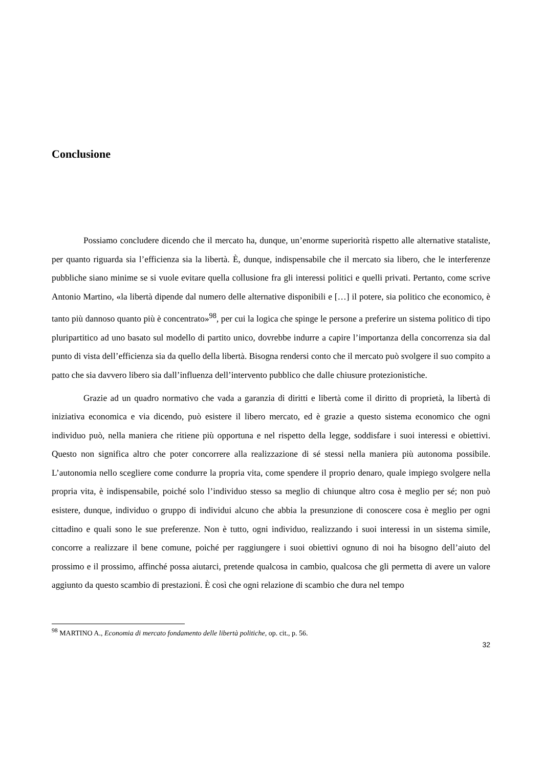Conclusione
Possiamo concludere dicendo che il mercato ha, dunque, un’enorme superiorità rispetto alle alternative stataliste, per quanto riguarda sia l’efficienza sia la libertà. È, dunque, indispensabile che il mercato sia libero, che le interferenze pubbliche siano minime se si vuole evitare quella collusione fra gli interessi politici e quelli privati. Pertanto, come scrive Antonio Martino, «la libertà dipende dal numero delle alternative disponibili e […] il potere, sia politico che economico, è tanto più dannoso quanto più è concentrato»<sup>98</sup>, per cui la logica che spinge le persone a preferire un sistema politico di tipo pluripartitico ad uno basato sul modello di partito unico, dovrebbe indurre a capire l’importanza della concorrenza sia dal punto di vista dell’efficienza sia da quello della libertà. Bisogna rendersi conto che il mercato può svolgere il suo compito a patto che sia davvero libero sia dall’influenza dell’intervento pubblico che dalle chiusure protezionistiche.
Grazie ad un quadro normativo che vada a garanzia di diritti e libertà come il diritto di proprietà, la libertà di iniziativa economica e via dicendo, può esistere il libero mercato, ed è grazie a questo sistema economico che ogni individuo può, nella maniera che ritiene più opportuna e nel rispetto della legge, soddisfare i suoi interessi e obiettivi. Questo non significa altro che poter concorrere alla realizzazione di sé stessi nella maniera più autonoma possibile. L’autonomia nello scegliere come condurre la propria vita, come spendere il proprio denaro, quale impiego svolgere nella propria vita, è indispensabile, poiché solo l’individuo stesso sa meglio di chiunque altro cosa è meglio per sé; non può esistere, dunque, individuo o gruppo di individui alcuno che abbia la presunzione di conoscere cosa è meglio per ogni cittadino e quali sono le sue preferenze. Non è tutto, ogni individuo, realizzando i suoi interessi in un sistema simile, concorre a realizzare il bene comune, poiché per raggiungere i suoi obiettivi ognuno di noi ha bisogno dell’aiuto del prossimo e il prossimo, affinché possa aiutarci, pretende qualcosa in cambio, qualcosa che gli permetta di avere un valore aggiunto da questo scambio di prestazioni. È così che ogni relazione di scambio che dura nel tempo
<sup>98</sup> MARTINO A., Economia di mercato fondamento delle libertà politiche, op. cit., p. 56.
32